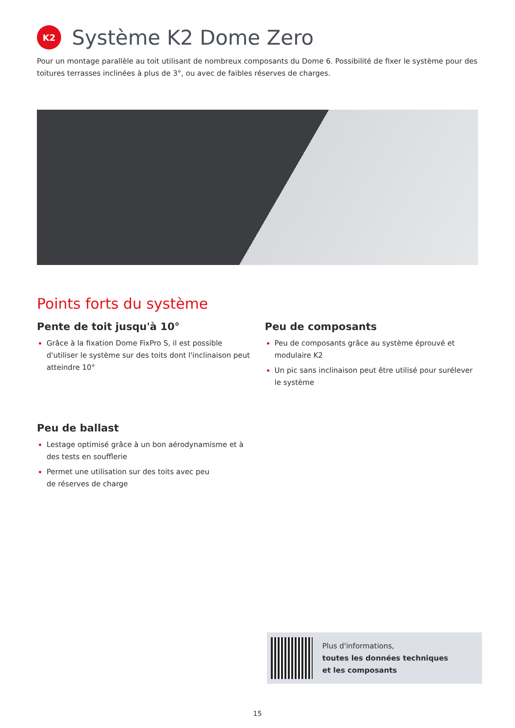K2
Système K2 Dome Zero
Pour un montage parallèle au toit utilisant de nombreux composants du Dome 6. Possibilité de fixer le système pour des toitures terrasses inclinées à plus de 3°, ou avec de faibles réserves de charges.
Points forts du système
Pente de toit jusqu'à 10°
Grâce à la fixation Dome FixPro S, il est possible d'utiliser le système sur des toits dont l'inclinaison peut atteindre 10°
Peu de ballast
Lestage optimisé grâce à un bon aérodynamisme et à des tests en soufflerie
Permet une utilisation sur des toits avec peu
de réserves de charge
Peu de composants
Peu de composants grâce au système éprouvé et modulaire K2
Un pic sans inclinaison peut être utilisé pour surélever le système
Plus d'informations,
toutes les données techniques
et les composants
15